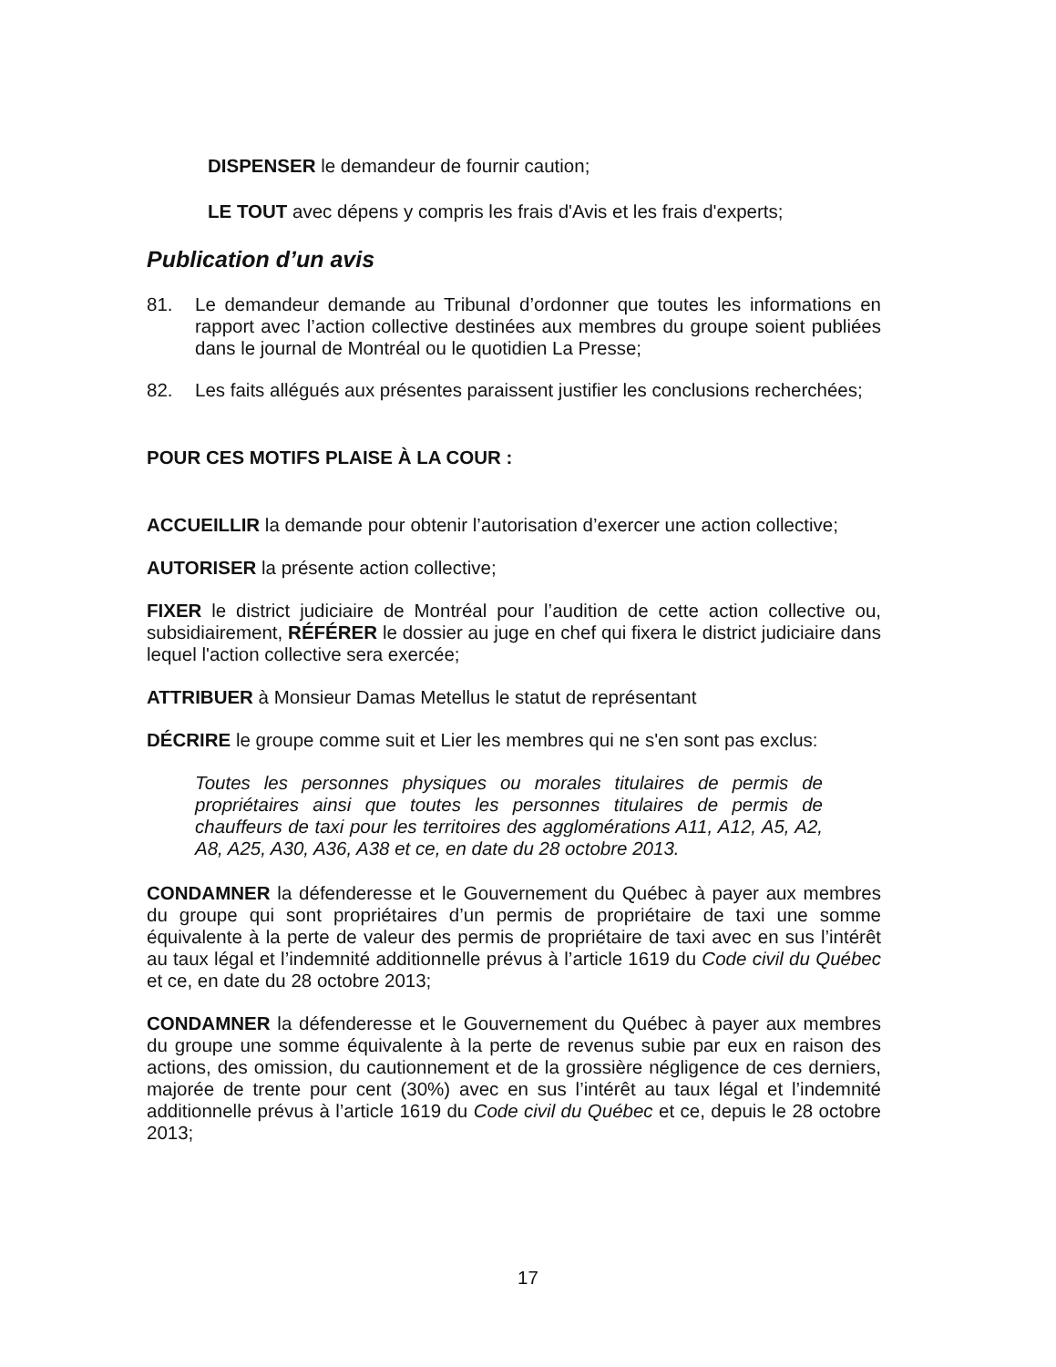DISPENSER le demandeur de fournir caution;
LE TOUT avec dépens y compris les frais d'Avis et les frais d'experts;
Publication d’un avis
81. Le demandeur demande au Tribunal d’ordonner que toutes les informations en rapport avec l’action collective destinées aux membres du groupe soient publiées dans le journal de Montréal ou le quotidien La Presse;
82. Les faits allégués aux présentes paraissent justifier les conclusions recherchées;
POUR CES MOTIFS PLAISE À LA COUR :
ACCUEILLIR la demande pour obtenir l’autorisation d’exercer une action collective;
AUTORISER la présente action collective;
FIXER le district judiciaire de Montréal pour l’audition de cette action collective ou, subsidiairement, RÉFÉRER le dossier au juge en chef qui fixera le district judiciaire dans lequel l'action collective sera exercée;
ATTRIBUER à Monsieur Damas Metellus le statut de représentant
DÉCRIRE le groupe comme suit et Lier les membres qui ne s'en sont pas exclus:
Toutes les personnes physiques ou morales titulaires de permis de propriétaires ainsi que toutes les personnes titulaires de permis de chauffeurs de taxi pour les territoires des agglomérations A11, A12, A5, A2, A8, A25, A30, A36, A38 et ce, en date du 28 octobre 2013.
CONDAMNER la défenderesse et le Gouvernement du Québec à payer aux membres du groupe qui sont propriétaires d’un permis de propriétaire de taxi une somme équivalente à la perte de valeur des permis de propriétaire de taxi avec en sus l’intérêt au taux légal et l’indemnité additionnelle prévus à l’article 1619 du Code civil du Québec et ce, en date du 28 octobre 2013;
CONDAMNER la défenderesse et le Gouvernement du Québec à payer aux membres du groupe une somme équivalente à la perte de revenus subie par eux en raison des actions, des omission, du cautionnement et de la grossière négligence de ces derniers, majorée de trente pour cent (30%) avec en sus l’intérêt au taux légal et l’indemnité additionnelle prévus à l’article 1619 du Code civil du Québec et ce, depuis le 28 octobre 2013;
17